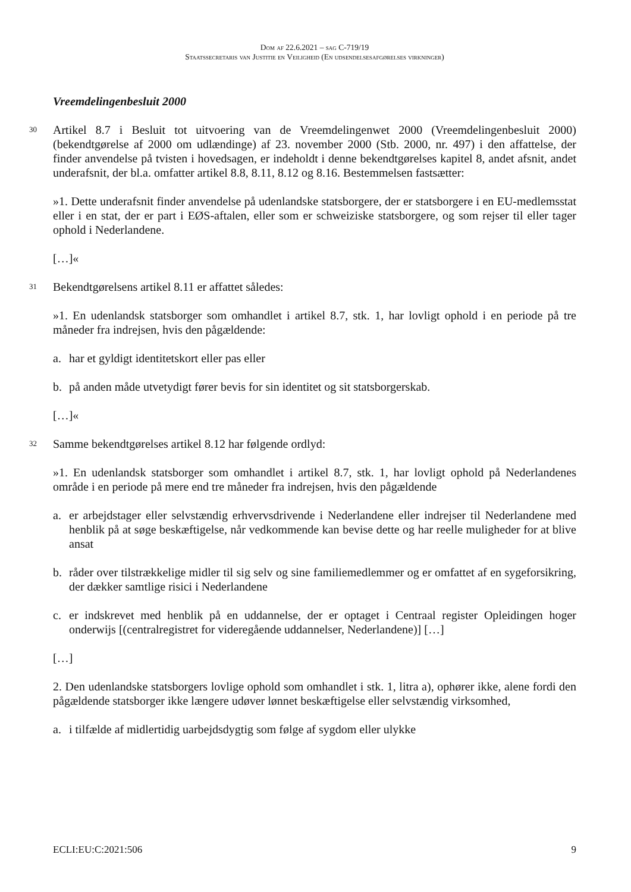Dom af 22.6.2021 – sag C-719/19
Staatssecretaris van Justitie en Veiligheid (En udsendelsesafgørelses virkninger)
Vreemdelingenbesluit 2000
30
Artikel 8.7 i Besluit tot uitvoering van de Vreemdelingenwet 2000 (Vreemdelingenbesluit 2000) (bekendtgørelse af 2000 om udlændinge) af 23. november 2000 (Stb. 2000, nr. 497) i den affattelse, der finder anvendelse på tvisten i hovedsagen, er indeholdt i denne bekendtgørelses kapitel 8, andet afsnit, andet underafsnit, der bl.a. omfatter artikel 8.8, 8.11, 8.12 og 8.16. Bestemmelsen fastsætter:
»1. Dette underafsnit finder anvendelse på udenlandske statsborgere, der er statsborgere i en EU-medlemsstat eller i en stat, der er part i EØS-aftalen, eller som er schweiziske statsborgere, og som rejser til eller tager ophold i Nederlandene.
[…]«
31
Bekendtgørelsens artikel 8.11 er affattet således:
»1. En udenlandsk statsborger som omhandlet i artikel 8.7, stk. 1, har lovligt ophold i en periode på tre måneder fra indrejsen, hvis den pågældende:
a. har et gyldigt identitetskort eller pas eller
b. på anden måde utvetydigt fører bevis for sin identitet og sit statsborgerskab.
[…]«
32
Samme bekendtgørelses artikel 8.12 har følgende ordlyd:
»1. En udenlandsk statsborger som omhandlet i artikel 8.7, stk. 1, har lovligt ophold på Nederlandenes område i en periode på mere end tre måneder fra indrejsen, hvis den pågældende
a. er arbejdstager eller selvstændig erhvervsdrivende i Nederlandene eller indrejser til Nederlandene med henblik på at søge beskæftigelse, når vedkommende kan bevise dette og har reelle muligheder for at blive ansat
b. råder over tilstrækkelige midler til sig selv og sine familiemedlemmer og er omfattet af en sygeforsikring, der dækker samtlige risici i Nederlandene
c. er indskrevet med henblik på en uddannelse, der er optaget i Centraal register Opleidingen hoger onderwijs [(centralregistret for videregående uddannelser, Nederlandene)] […]
[…]
2. Den udenlandske statsborgers lovlige ophold som omhandlet i stk. 1, litra a), ophører ikke, alene fordi den pågældende statsborger ikke længere udøver lønnet beskæftigelse eller selvstændig virksomhed,
a. i tilfælde af midlertidig uarbejdsdygtig som følge af sygdom eller ulykke
ECLI:EU:C:2021:506 9